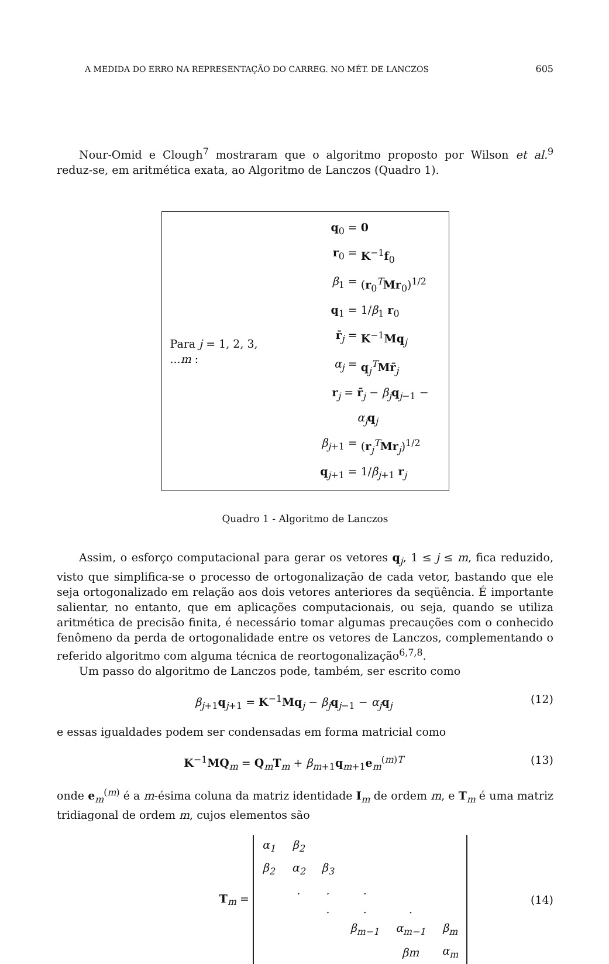A MEDIDA DO ERRO NA REPRESENTAÇÃO DO CARREG. NO MÉT. DE LANCZOS 605
Nour-Omid e Clough<sup>7</sup> mostraram que o algoritmo proposto por Wilson et al.<sup>9</sup> reduz-se, em aritmética exata, ao Algoritmo de Lanczos (Quadro 1).
Para j = 1, 2, 3, ...m :
q<sub>0</sub> = 0
r<sub>0</sub> = K<sup>−1</sup>f<sub>0</sub>
β<sub>1</sub> = (r<sub>0</sub><sup>T</sup>Mr<sub>0</sub>)<sup>1/2</sup>
q<sub>1</sub> = 1/β<sub>1</sub> r<sub>0</sub>
r̄<sub>j</sub> = K<sup>−1</sup>Mq<sub>j</sub>
α<sub>j</sub> = q<sub>j</sub><sup>T</sup>Mr̄<sub>j</sub>
r<sub>j</sub> = r̄<sub>j</sub> − β<sub>j</sub> q<sub>j−1</sub> − α<sub>j</sub> q<sub>j</sub>
β<sub>j+1</sub> = (r<sub>j</sub><sup>T</sup>Mr<sub>j</sub>)<sup>1/2</sup>
q<sub>j+1</sub> = 1/β<sub>j+1</sub> r<sub>j</sub>
Quadro 1 - Algoritmo de Lanczos
Assim, o esforço computacional para gerar os vetores q<sub>j</sub>, 1 ≤ j ≤ m, fica reduzido, visto que simplifica-se o processo de ortogonalização de cada vetor, bastando que ele seja ortogonalizado em relação aos dois vetores anteriores da seqüência. É importante salientar, no entanto, que em aplicações computacionais, ou seja, quando se utiliza aritmética de precisão finita, é necessário tomar algumas precauções com o conhecido fenômeno da perda de ortogonalidade entre os vetores de Lanczos, complementando o referido algoritmo com alguma técnica de reortogonalização<sup>6,7,8</sup>.
Um passo do algoritmo de Lanczos pode, também, ser escrito como
β<sub>j+1</sub>q<sub>j+1</sub> = K<sup>−1</sup>Mq<sub>j</sub> − β<sub>j</sub> q<sub>j−1</sub> − α<sub>j</sub> q<sub>j</sub> (12)
e essas igualdades podem ser condensadas em forma matricial como
K<sup>−1</sup>MQ<sub>m</sub> = Q<sub>m</sub>T<sub>m</sub> + β<sub>m+1</sub>q<sub>m+1</sub>e<sub>m</sub><sup>(m)T</sup> (13)
onde e<sub>m</sub><sup>(m)</sup> é a m-ésima coluna da matriz identidade I<sub>m</sub> de ordem m, e T<sub>m</sub> é uma matriz tridiagonal de ordem m, cujos elementos são
T<sub>m</sub> =
| α<sub>1</sub> | β<sub>2</sub> | | | | |
| β<sub>2</sub> | α<sub>2</sub> | β<sub>3</sub> | | | |
| | . | . | . | | |
| | | . | . | . | |
| | | | β<sub>m−1</sub> | α<sub>m−1</sub> | β<sub>m</sub> |
| | | | | βm | α<sub>m</sub> |
(14)